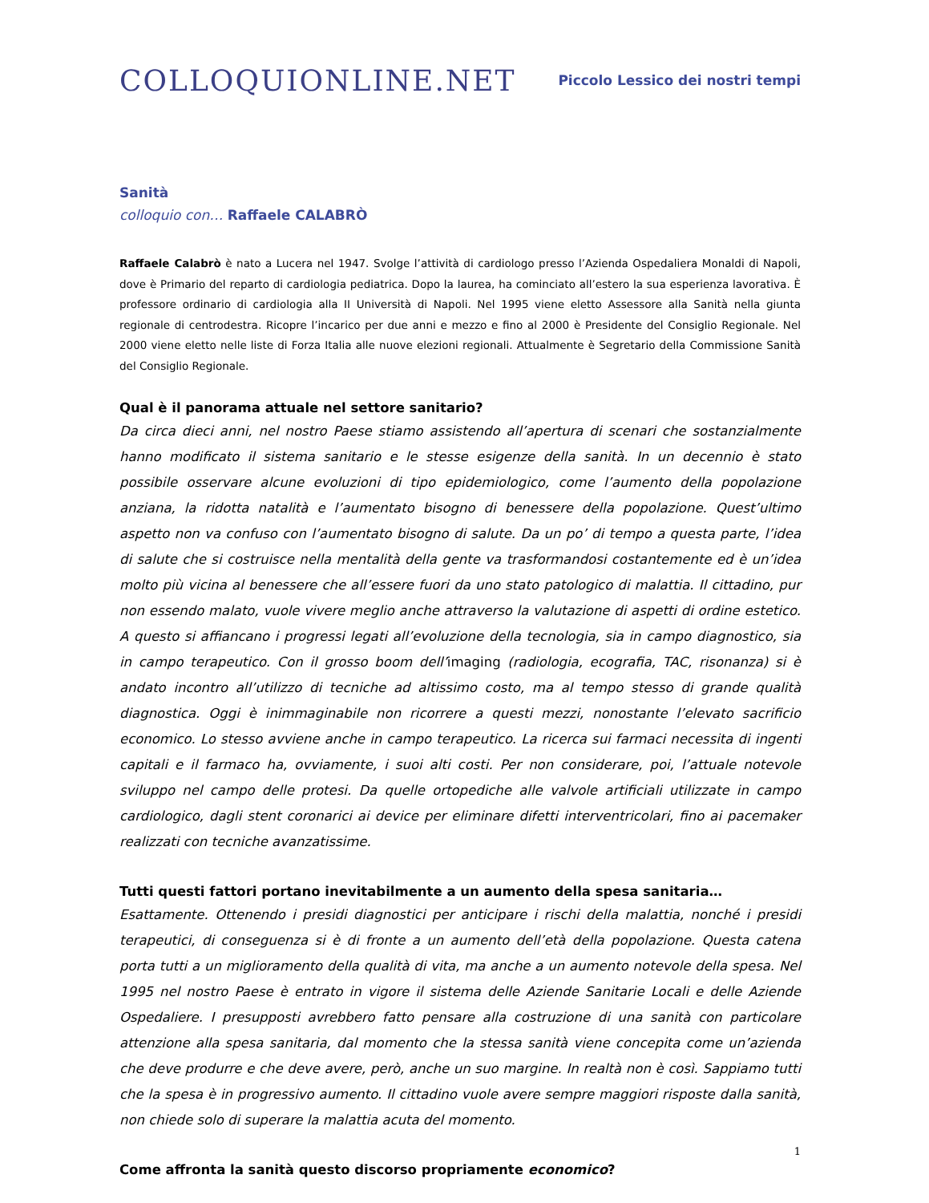COLLOQUIONLINE.NET
Piccolo Lessico dei nostri tempi
Sanità
colloquio con… Raffaele CALABRÒ
Raffaele Calabrò è nato a Lucera nel 1947. Svolge l’attività di cardiologo presso l’Azienda Ospedaliera Monaldi di Napoli, dove è Primario del reparto di cardiologia pediatrica. Dopo la laurea, ha cominciato all’estero la sua esperienza lavorativa. È professore ordinario di cardiologia alla II Università di Napoli. Nel 1995 viene eletto Assessore alla Sanità nella giunta regionale di centrodestra. Ricopre l’incarico per due anni e mezzo e fino al 2000 è Presidente del Consiglio Regionale. Nel 2000 viene eletto nelle liste di Forza Italia alle nuove elezioni regionali. Attualmente è Segretario della Commissione Sanità del Consiglio Regionale.
Qual è il panorama attuale nel settore sanitario?
Da circa dieci anni, nel nostro Paese stiamo assistendo all’apertura di scenari che sostanzialmente hanno modificato il sistema sanitario e le stesse esigenze della sanità. In un decennio è stato possibile osservare alcune evoluzioni di tipo epidemiologico, come l’aumento della popolazione anziana, la ridotta natalità e l’aumentato bisogno di benessere della popolazione. Quest’ultimo aspetto non va confuso con l’aumentato bisogno di salute. Da un po’ di tempo a questa parte, l’idea di salute che si costruisce nella mentalità della gente va trasformandosi costantemente ed è un’idea molto più vicina al benessere che all’essere fuori da uno stato patologico di malattia. Il cittadino, pur non essendo malato, vuole vivere meglio anche attraverso la valutazione di aspetti di ordine estetico. A questo si affiancano i progressi legati all’evoluzione della tecnologia, sia in campo diagnostico, sia in campo terapeutico. Con il grosso boom dell’imaging (radiologia, ecografia, TAC, risonanza) si è andato incontro all’utilizzo di tecniche ad altissimo costo, ma al tempo stesso di grande qualità diagnostica. Oggi è inimmaginabile non ricorrere a questi mezzi, nonostante l’elevato sacrificio economico. Lo stesso avviene anche in campo terapeutico. La ricerca sui farmaci necessita di ingenti capitali e il farmaco ha, ovviamente, i suoi alti costi. Per non considerare, poi, l’attuale notevole sviluppo nel campo delle protesi. Da quelle ortopediche alle valvole artificiali utilizzate in campo cardiologico, dagli stent coronarici ai device per eliminare difetti interventricolari, fino ai pacemaker realizzati con tecniche avanzatissime.
Tutti questi fattori portano inevitabilmente a un aumento della spesa sanitaria…
Esattamente. Ottenendo i presidi diagnostici per anticipare i rischi della malattia, nonché i presidi terapeutici, di conseguenza si è di fronte a un aumento dell’età della popolazione. Questa catena porta tutti a un miglioramento della qualità di vita, ma anche a un aumento notevole della spesa. Nel 1995 nel nostro Paese è entrato in vigore il sistema delle Aziende Sanitarie Locali e delle Aziende Ospedaliere. I presupposti avrebbero fatto pensare alla costruzione di una sanità con particolare attenzione alla spesa sanitaria, dal momento che la stessa sanità viene concepita come un’azienda che deve produrre e che deve avere, però, anche un suo margine. In realtà non è così. Sappiamo tutti che la spesa è in progressivo aumento. Il cittadino vuole avere sempre maggiori risposte dalla sanità, non chiede solo di superare la malattia acuta del momento.
Come affronta la sanità questo discorso propriamente economico?
1